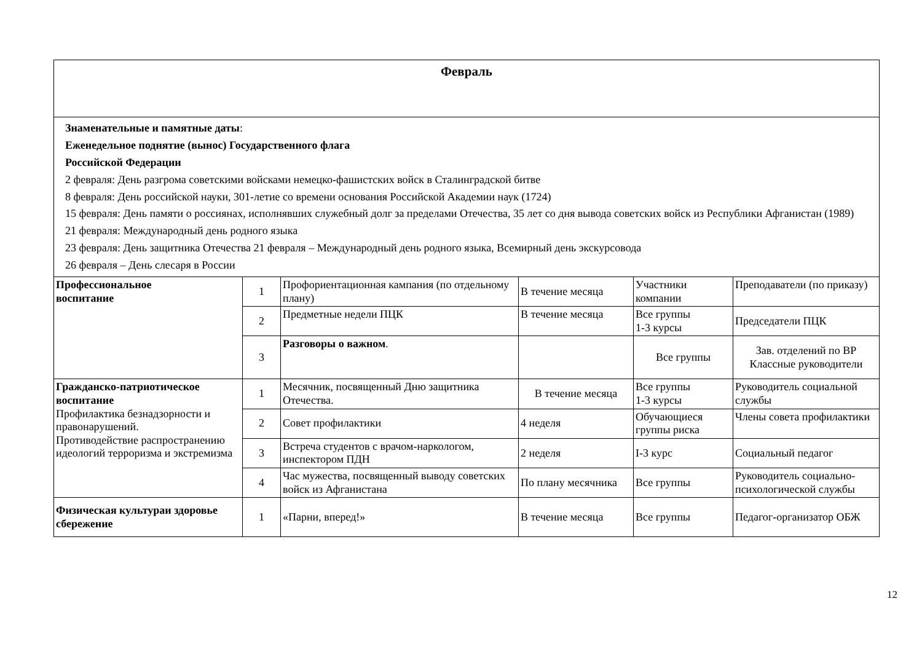| Февраль | | | | | |
| Знаменательные и памятные даты : Еженедельное поднятие (вынос) Государственного флага Российской Федерации 2 февраля: День разгрома советскими войсками немецко-фашистских войск в Сталинградской битве 8 февраля: День российской науки, 301-летие со времени основания Российской Академии наук (1724) 15 февраля: День памяти о россиянах, исполнявших служебный долг за пределами Отечества, 35 лет со дня вывода советских войск из Республики Афганистан (1989) 21 февраля: Международный день родного языка 23 февраля: День защитника Отечества 21 февраля – Международный день родного языка, Всемирный день экскурсовода 26 февраля – День слесаря в России | | | | | |
| Профессиональное воспитание | 1 | Профориентационная кампания (по отдельному плану) | В течение месяца | Участники компании | Преподаватели (по приказу) |
| | 2 | Предметные недели ПЦК | В течение месяца | Все группы 1-3 курсы | Председатели ПЦК |
| | 3 | Разговоры о важном . | | Все группы | Зав. отделений по ВР Классные руководители |
| Гражданско-патриотическое воспитание Профилактика безнадзорности и правонарушений. Противодействие распространению идеологий терроризма и экстремизма | 1 | Месячник, посвященный Дню защитника Отечества. | В течение месяца | Все группы 1-3 курсы | Руководитель социальной службы |
| | 2 | Совет профилактики | 4 неделя | Обучающиеся группы риска | Члены совета профилактики |
| | 3 | Встреча студентов с врачом-наркологом, инспектором ПДН | 2 неделя | I-3 курс | Социальный педагог |
| | 4 | Час мужества, посвященный выводу советских войск из Афганистана | По плану месячника | Все группы | Руководитель социально-психологической службы |
| Физическая культураи здоровье сбережение | 1 | «Парни, вперед!» | В течение месяца | Все группы | Педагог-организатор ОБЖ |
12